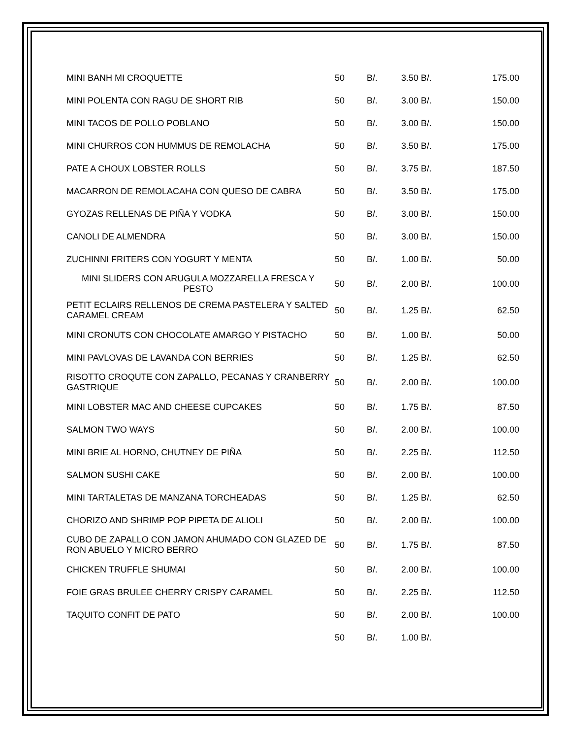| MINI BANH MI CROQUETTE | 50 | B/. | 3.50 B/. | 175.00 |
| MINI POLENTA CON RAGU DE SHORT RIB | 50 | B/. | 3.00 B/. | 150.00 |
| MINI TACOS DE POLLO POBLANO | 50 | B/. | 3.00 B/. | 150.00 |
| MINI CHURROS CON HUMMUS DE REMOLACHA | 50 | B/. | 3.50 B/. | 175.00 |
| PATE A CHOUX LOBSTER ROLLS | 50 | B/. | 3.75 B/. | 187.50 |
| MACARRON DE REMOLACAHA CON QUESO DE CABRA | 50 | B/. | 3.50 B/. | 175.00 |
| GYOZAS RELLENAS DE PIÑA Y VODKA | 50 | B/. | 3.00 B/. | 150.00 |
| CANOLI DE ALMENDRA | 50 | B/. | 3.00 B/. | 150.00 |
| ZUCHINNI FRITERS CON YOGURT Y MENTA | 50 | B/. | 1.00 B/. | 50.00 |
| MINI SLIDERS CON ARUGULA MOZZARELLA FRESCA Y PESTO | 50 | B/. | 2.00 B/. | 100.00 |
| PETIT ECLAIRS RELLENOS DE CREMA PASTELERA Y SALTED CARAMEL CREAM | 50 | B/. | 1.25 B/. | 62.50 |
| MINI CRONUTS CON CHOCOLATE AMARGO Y PISTACHO | 50 | B/. | 1.00 B/. | 50.00 |
| MINI PAVLOVAS DE LAVANDA CON BERRIES | 50 | B/. | 1.25 B/. | 62.50 |
| RISOTTO CROQUTE CON ZAPALLO, PECANAS Y CRANBERRY GASTRIQUE | 50 | B/. | 2.00 B/. | 100.00 |
| MINI LOBSTER MAC AND CHEESE CUPCAKES | 50 | B/. | 1.75 B/. | 87.50 |
| SALMON TWO WAYS | 50 | B/. | 2.00 B/. | 100.00 |
| MINI BRIE AL HORNO, CHUTNEY DE PIÑA | 50 | B/. | 2.25 B/. | 112.50 |
| SALMON SUSHI CAKE | 50 | B/. | 2.00 B/. | 100.00 |
| MINI TARTALETAS DE MANZANA TORCHEADAS | 50 | B/. | 1.25 B/. | 62.50 |
| CHORIZO AND SHRIMP POP PIPETA DE ALIOLI | 50 | B/. | 2.00 B/. | 100.00 |
| CUBO DE ZAPALLO CON JAMON AHUMADO CON GLAZED DE RON ABUELO Y MICRO BERRO | 50 | B/. | 1.75 B/. | 87.50 |
| CHICKEN TRUFFLE SHUMAI | 50 | B/. | 2.00 B/. | 100.00 |
| FOIE GRAS BRULEE CHERRY CRISPY CARAMEL | 50 | B/. | 2.25 B/. | 112.50 |
| TAQUITO CONFIT DE PATO | 50 | B/. | 2.00 B/. | 100.00 |
| | 50 | B/. | 1.00 B/. | |